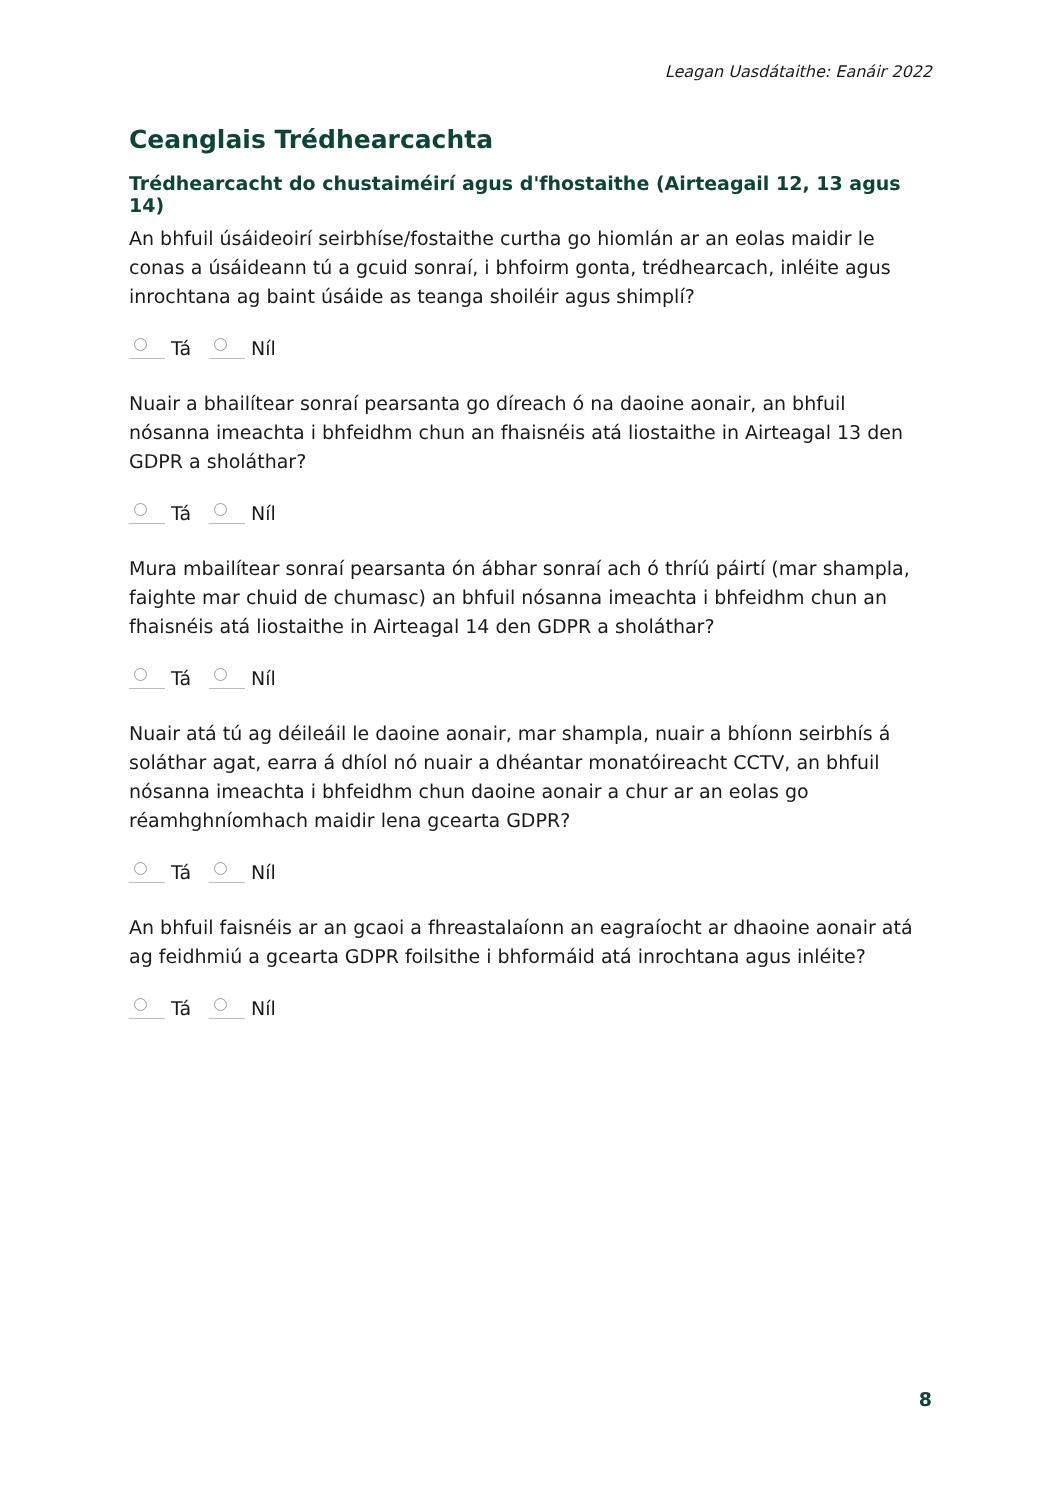Leagan Uasdátaithe: Eanáir 2022
Ceanglais Trédhearcachta
Trédhearcacht do chustaiméirí agus d'fhostaithe (Airteagail 12, 13 agus 14)
An bhfuil úsáideoirí seirbhíse/fostaithe curtha go hiomlán ar an eolas maidir le conas a úsáideann tú a gcuid sonraí, i bhfoirm gonta, trédhearcach, inléite agus inrochtana ag baint úsáide as teanga shoiléir agus shimplí?
Tá Níl
Nuair a bhailítear sonraí pearsanta go díreach ó na daoine aonair, an bhfuil nósanna imeachta i bhfeidhm chun an fhaisnéis atá liostaithe in Airteagal 13 den GDPR a sholáthar?
Tá Níl
Mura mbailítear sonraí pearsanta ón ábhar sonraí ach ó thríú páirtí (mar shampla, faighte mar chuid de chumasc) an bhfuil nósanna imeachta i bhfeidhm chun an fhaisnéis atá liostaithe in Airteagal 14 den GDPR a sholáthar?
Tá Níl
Nuair atá tú ag déileáil le daoine aonair, mar shampla, nuair a bhíonn seirbhís á soláthar agat, earra á dhíol nó nuair a dhéantar monatóireacht CCTV, an bhfuil nósanna imeachta i bhfeidhm chun daoine aonair a chur ar an eolas go réamhghníomhach maidir lena gcearta GDPR?
Tá Níl
An bhfuil faisnéis ar an gcaoi a fhreastalaíonn an eagraíocht ar dhaoine aonair atá ag feidhmiú a gcearta GDPR foilsithe i bhformáid atá inrochtana agus inléite?
Tá Níl
8